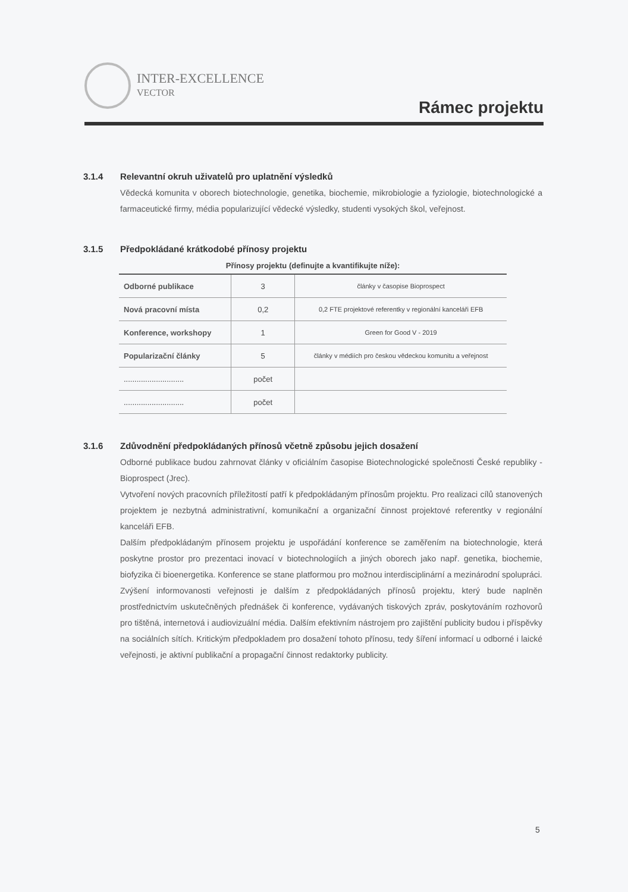INTER-EXCELLENCE
VECTOR
Rámec projektu
3.1.4 Relevantní okruh uživatelů pro uplatnění výsledků
Vědecká komunita v oborech biotechnologie, genetika, biochemie, mikrobiologie a fyziologie, biotechnologické a farmaceutické firmy, média popularizující vědecké výsledky, studenti vysokých škol, veřejnost.
3.1.5 Předpokládané krátkodobé přínosy projektu
| Přínosy projektu (definujte a kvantifikujte níže): | | |
| --- | --- | --- |
| Odborné publikace | 3 | články v časopise Bioprospect |
| Nová pracovní místa | 0,2 | 0,2 FTE projektové referentky v regionální kanceláři EFB |
| Konference, workshopy | 1 | Green for Good V - 2019 |
| Popularizační články | 5 | články v médiích pro českou vědeckou komunitu a veřejnost |
| ............................ | počet | |
| ............................ | počet | |
3.1.6 Zdůvodnění předpokládaných přínosů včetně způsobu jejich dosažení
Odborné publikace budou zahrnovat články v oficiálním časopise Biotechnologické společnosti České republiky - Bioprospect (Jrec).
Vytvoření nových pracovních příležitostí patří k předpokládaným přínosům projektu. Pro realizaci cílů stanovených projektem je nezbytná administrativní, komunikační a organizační činnost projektové referentky v regionální kanceláři EFB.
Dalším předpokládaným přínosem projektu je uspořádání konference se zaměřením na biotechnologie, která poskytne prostor pro prezentaci inovací v biotechnologiích a jiných oborech jako např. genetika, biochemie, biofyzika či bioenergetika. Konference se stane platformou pro možnou interdisciplinární a mezinárodní spolupráci.
Zvýšení informovanosti veřejnosti je dalším z předpokládaných přínosů projektu, který bude naplněn prostřednictvím uskutečněných přednášek či konference, vydávaných tiskových zpráv, poskytováním rozhovorů pro tištěná, internetová i audiovizuální média. Dalším efektivním nástrojem pro zajištění publicity budou i příspěvky na sociálních sítích. Kritickým předpokladem pro dosažení tohoto přínosu, tedy šíření informací u odborné i laické veřejnosti, je aktivní publikační a propagační činnost redaktorky publicity.
5